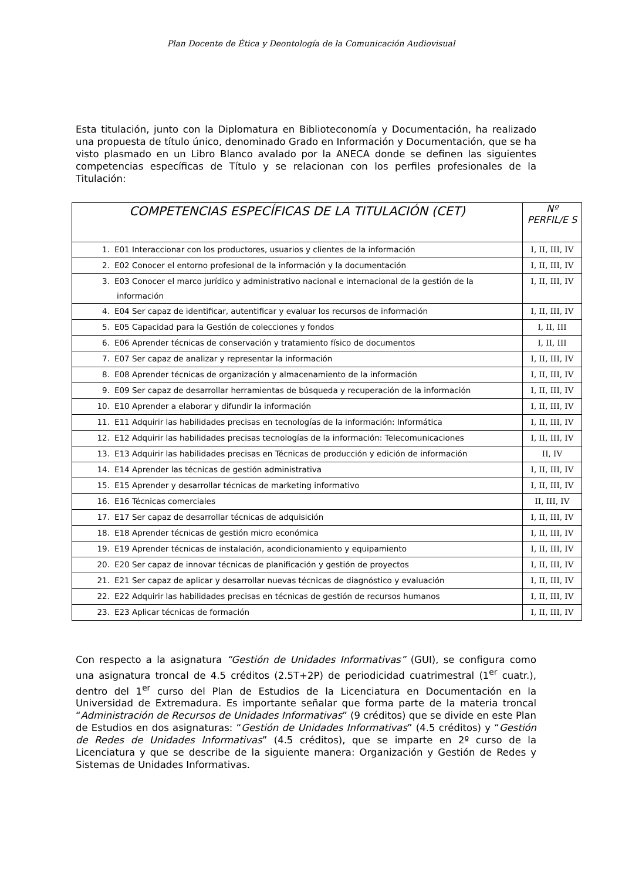Plan Docente de Ética y Deontología de la Comunicación Audiovisual
Esta titulación, junto con la Diplomatura en Biblioteconomía y Documentación, ha realizado una propuesta de título único, denominado Grado en Información y Documentación, que se ha visto plasmado en un Libro Blanco avalado por la ANECA donde se definen las siguientes competencias específicas de Título y se relacionan con los perfiles profesionales de la Titulación:
| COMPETENCIAS ESPECÍFICAS DE LA TITULACIÓN (CET) | Nº PERFIL/E S |
| --- | --- |
| 1. E01 Interaccionar con los productores, usuarios y clientes de la información | I, II, III, IV |
| 2. E02 Conocer el entorno profesional de la información y la documentación | I, II, III, IV |
| 3. E03 Conocer el marco jurídico y administrativo nacional e internacional de la gestión de la información | I, II, III, IV |
| 4. E04 Ser capaz de identificar, autentificar y evaluar los recursos de información | I, II, III, IV |
| 5. E05 Capacidad para la Gestión de colecciones y fondos | I, II, III |
| 6. E06 Aprender técnicas de conservación y tratamiento físico de documentos | I, II, III |
| 7. E07 Ser capaz de analizar y representar la información | I, II, III, IV |
| 8. E08 Aprender técnicas de organización y almacenamiento de la información | I, II, III, IV |
| 9. E09 Ser capaz de desarrollar herramientas de búsqueda y recuperación de la información | I, II, III, IV |
| 10. E10 Aprender a elaborar y difundir la información | I, II, III, IV |
| 11. E11 Adquirir las habilidades precisas en tecnologías de la información: Informática | I, II, III, IV |
| 12. E12 Adquirir las habilidades precisas tecnologías de la información: Telecomunicaciones | I, II, III, IV |
| 13. E13 Adquirir las habilidades precisas en Técnicas de producción y edición de información | II, IV |
| 14. E14 Aprender las técnicas de gestión administrativa | I, II, III, IV |
| 15. E15 Aprender y desarrollar técnicas de marketing informativo | I, II, III, IV |
| 16. E16 Técnicas comerciales | II, III, IV |
| 17. E17 Ser capaz de desarrollar técnicas de adquisición | I, II, III, IV |
| 18. E18 Aprender técnicas de gestión micro económica | I, II, III, IV |
| 19. E19 Aprender técnicas de instalación, acondicionamiento y equipamiento | I, II, III, IV |
| 20. E20 Ser capaz de innovar técnicas de planificación y gestión de proyectos | I, II, III, IV |
| 21. E21 Ser capaz de aplicar y desarrollar nuevas técnicas de diagnóstico y evaluación | I, II, III, IV |
| 22. E22 Adquirir las habilidades precisas en técnicas de gestión de recursos humanos | I, II, III, IV |
| 23. E23 Aplicar técnicas de formación | I, II, III, IV |
Con respecto a la asignatura “Gestión de Unidades Informativas” (GUI), se configura como una asignatura troncal de 4.5 créditos (2.5T+2P) de periodicidad cuatrimestral (1<sup>er</sup> cuatr.), dentro del 1<sup>er</sup> curso del Plan de Estudios de la Licenciatura en Documentación en la Universidad de Extremadura. Es importante señalar que forma parte de la materia troncal “Administración de Recursos de Unidades Informativas” (9 créditos) que se divide en este Plan de Estudios en dos asignaturas: “Gestión de Unidades Informativas” (4.5 créditos) y “Gestión de Redes de Unidades Informativas” (4.5 créditos), que se imparte en 2º curso de la Licenciatura y que se describe de la siguiente manera: Organización y Gestión de Redes y Sistemas de Unidades Informativas.